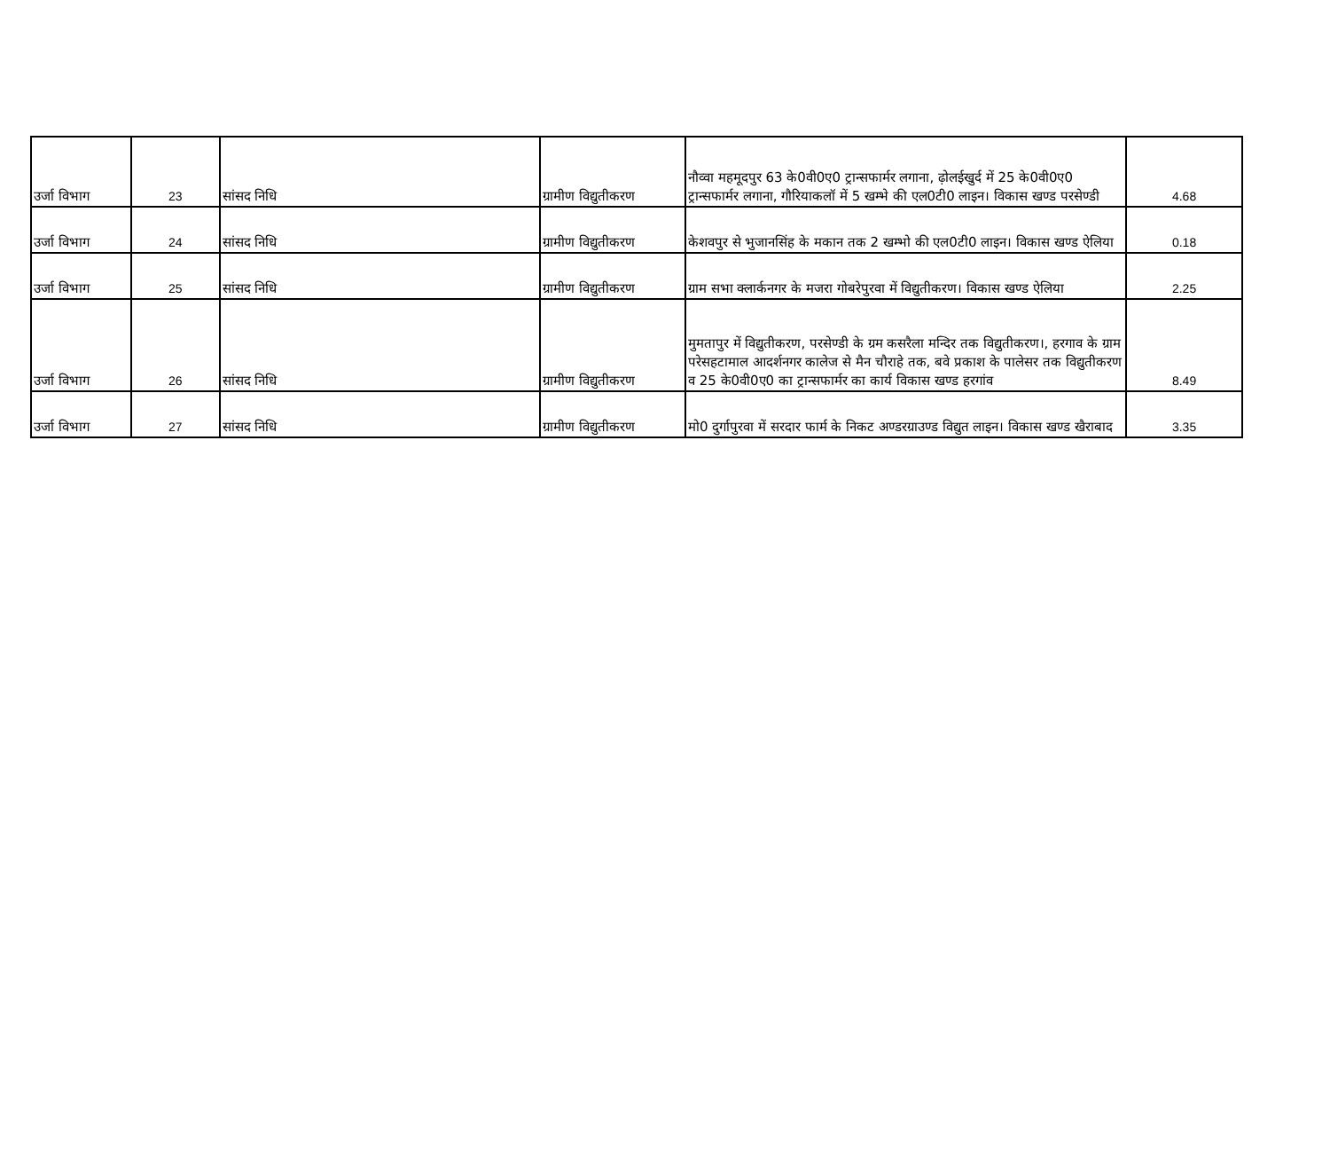| उर्जा विभाग | 23 | सांसद निधि | ग्रामीण विद्युतीकरण | नौव्वा महमूदपुर 63 के0वी0ए0 ट्रान्सफार्मर लगाना, ढ़ोलईखुर्द में 25 के0वी0ए0 ट्रान्सफार्मर लगाना, गौरियाकलॉ में 5 खम्भे की एल0टी0 लाइन। विकास खण्ड परसेण्डी | 4.68 |
| उर्जा विभाग | 24 | सांसद निधि | ग्रामीण विद्युतीकरण | केशवपुर से भुजानसिंह के मकान तक 2 खम्भो की एल0टी0 लाइन। विकास खण्ड ऐलिया | 0.18 |
| उर्जा विभाग | 25 | सांसद निधि | ग्रामीण विद्युतीकरण | ग्राम सभा क्लार्कनगर के मजरा गोबरेपुरवा में विद्युतीकरण। विकास खण्ड ऐलिया | 2.25 |
| उर्जा विभाग | 26 | सांसद निधि | ग्रामीण विद्युतीकरण | मुमतापुर में विद्युतीकरण, परसेण्डी के ग्रम कसरैला मन्दिर तक विद्युतीकरण।, हरगाव के ग्राम परेसहटामाल आदर्शनगर कालेज से मैन चौराहे तक, बवे प्रकाश के पालेसर तक विद्युतीकरण व 25 के0वी0ए0 का ट्रान्सफार्मर का कार्य विकास खण्ड हरगांव | 8.49 |
| उर्जा विभाग | 27 | सांसद निधि | ग्रामीण विद्युतीकरण | मो0 दुर्गापुरवा में सरदार फार्म के निकट अण्डरग्राउण्ड विद्युत लाइन। विकास खण्ड खैराबाद | 3.35 |